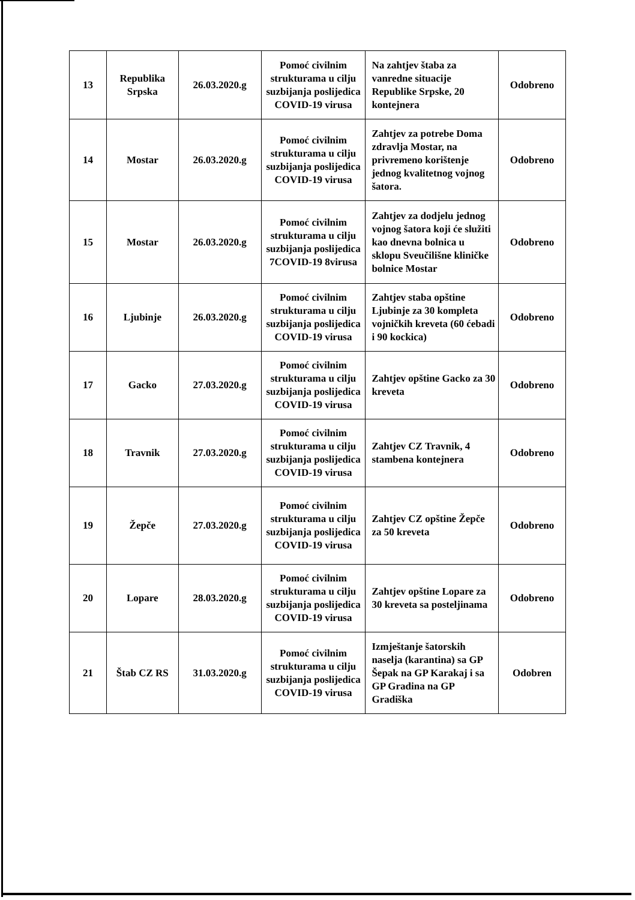| 13 | Republika Srpska | 26.03.2020.g | Pomoć civilnim strukturama u cilju suzbijanja poslijedica COVID-19 virusa | Na zahtjev štaba za vanredne situacije Republike Srpske, 20 kontejnera | Odobreno |
| 14 | Mostar | 26.03.2020.g | Pomoć civilnim strukturama u cilju suzbijanja poslijedica COVID-19 virusa | Zahtjev za potrebe Doma zdravlja Mostar, na privremeno korištenje jednog kvalitetnog vojnog šatora. | Odobreno |
| 15 | Mostar | 26.03.2020.g | Pomoć civilnim strukturama u cilju suzbijanja poslijedica 7COVID-19 8virusa | Zahtjev za dodjelu jednog vojnog šatora koji će služiti kao dnevna bolnica u sklopu Sveučilišne kliničke bolnice Mostar | Odobreno |
| 16 | Ljubinje | 26.03.2020.g | Pomoć civilnim strukturama u cilju suzbijanja poslijedica COVID-19 virusa | Zahtjev staba opštine Ljubinje za 30 kompleta vojničkih kreveta (60 ćebadi i 90 kockica) | Odobreno |
| 17 | Gacko | 27.03.2020.g | Pomoć civilnim strukturama u cilju suzbijanja poslijedica COVID-19 virusa | Zahtjev opštine Gacko za 30 kreveta | Odobreno |
| 18 | Travnik | 27.03.2020.g | Pomoć civilnim strukturama u cilju suzbijanja poslijedica COVID-19 virusa | Zahtjev CZ Travnik, 4 stambena kontejnera | Odobreno |
| 19 | Žepče | 27.03.2020.g | Pomoć civilnim strukturama u cilju suzbijanja poslijedica COVID-19 virusa | Zahtjev CZ opštine Žepče za 50 kreveta | Odobreno |
| 20 | Lopare | 28.03.2020.g | Pomoć civilnim strukturama u cilju suzbijanja poslijedica COVID-19 virusa | Zahtjev opštine Lopare za 30 kreveta sa posteljinama | Odobreno |
| 21 | Štab CZ RS | 31.03.2020.g | Pomoć civilnim strukturama u cilju suzbijanja poslijedica COVID-19 virusa | Izmještanje šatorskih naselja (karantina) sa GP Šepak na GP Karakaj i sa GP Gradina na GP Gradiška | Odobren |